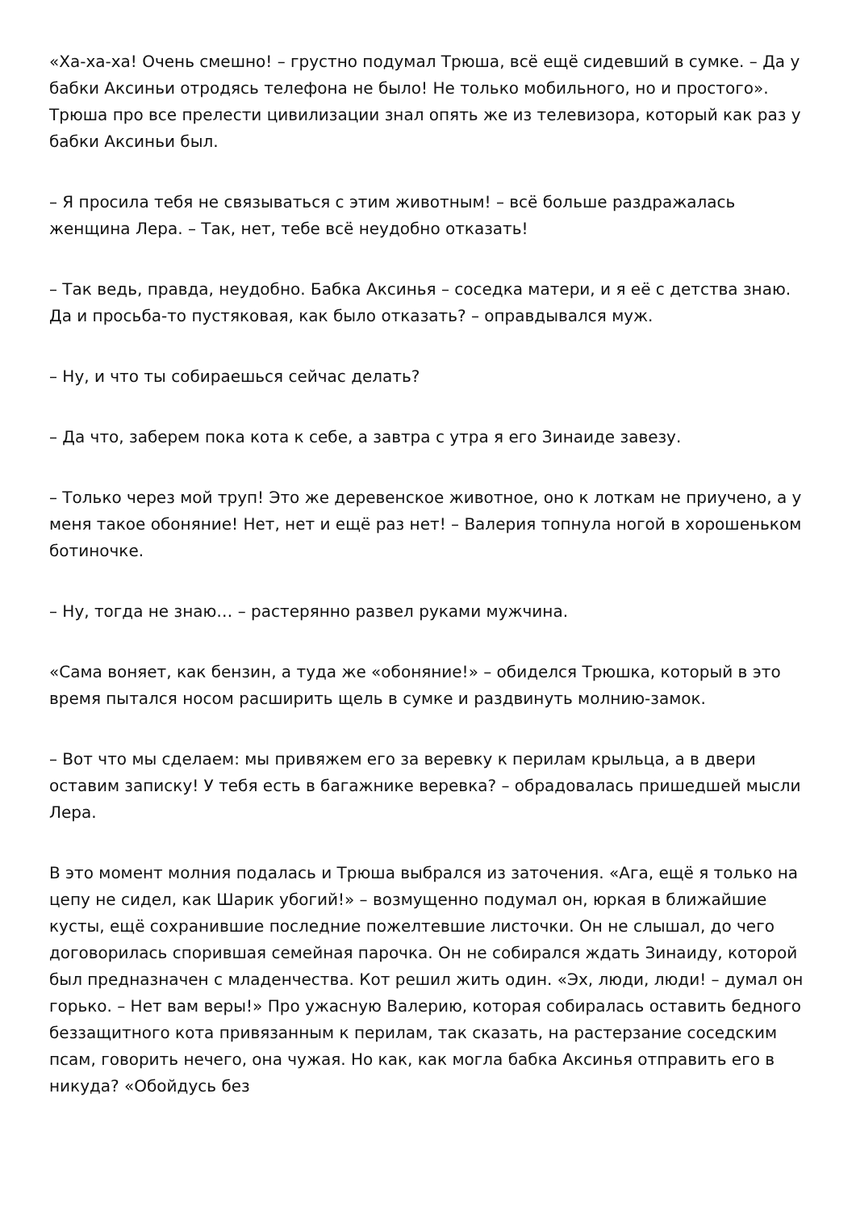«Ха-ха-ха! Очень смешно! – грустно подумал Трюша, всё ещё сидевший в сумке. – Да у бабки Аксиньи отродясь телефона не было! Не только мобильного, но и простого». Трюша про все прелести цивилизации знал опять же из телевизора, который как раз у бабки Аксиньи был.
– Я просила тебя не связываться с этим животным! – всё больше раздражалась женщина Лера. – Так, нет, тебе всё неудобно отказать!
– Так ведь, правда, неудобно. Бабка Аксинья – соседка матери, и я её с детства знаю. Да и просьба-то пустяковая, как было отказать? – оправдывался муж.
– Ну, и что ты собираешься сейчас делать?
– Да что, заберем пока кота к себе, а завтра с утра я его Зинаиде завезу.
– Только через мой труп! Это же деревенское животное, оно к лоткам не приучено, а у меня такое обоняние! Нет, нет и ещё раз нет! – Валерия топнула ногой в хорошеньком ботиночке.
– Ну, тогда не знаю… – растерянно развел руками мужчина.
«Сама воняет, как бензин, а туда же «обоняние!» – обиделся Трюшка, который в это время пытался носом расширить щель в сумке и раздвинуть молнию-замок.
– Вот что мы сделаем: мы привяжем его за веревку к перилам крыльца, а в двери оставим записку! У тебя есть в багажнике веревка? – обрадовалась пришедшей мысли Лера.
В это момент молния подалась и Трюша выбрался из заточения. «Ага, ещё я только на цепу не сидел, как Шарик убогий!» – возмущенно подумал он, юркая в ближайшие кусты, ещё сохранившие последние пожелтевшие листочки. Он не слышал, до чего договорилась спорившая семейная парочка. Он не собирался ждать Зинаиду, которой был предназначен с младенчества. Кот решил жить один. «Эх, люди, люди! – думал он горько. – Нет вам веры!» Про ужасную Валерию, которая собиралась оставить бедного беззащитного кота привязанным к перилам, так сказать, на растерзание соседским псам, говорить нечего, она чужая. Но как, как могла бабка Аксинья отправить его в никуда? «Обойдусь без